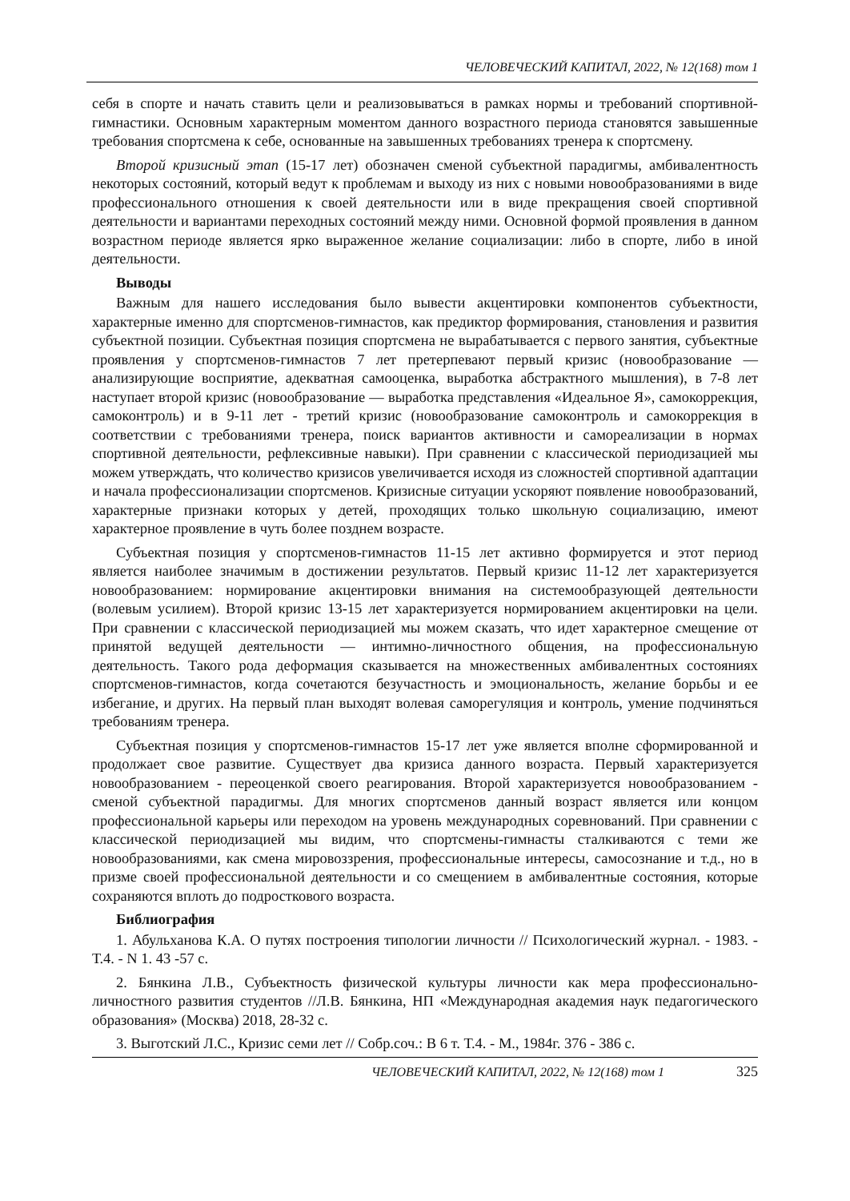ЧЕЛОВЕЧЕСКИЙ КАПИТАЛ, 2022, № 12(168) том 1
себя в спорте и начать ставить цели и реализовываться в рамках нормы и требований спортивной-гимнастики. Основным характерным моментом данного возрастного периода становятся завышенные требования спортсмена к себе, основанные на завышенных требованиях тренера к спортсмену.
Второй кризисный этап (15-17 лет) обозначен сменой субъектной парадигмы, амбивалентность некоторых состояний, который ведут к проблемам и выходу из них с новыми новообразованиями в виде профессионального отношения к своей деятельности или в виде прекращения своей спортивной деятельности и вариантами переходных состояний между ними. Основной формой проявления в данном возрастном периоде является ярко выраженное желание социализации: либо в спорте, либо в иной деятельности.
Выводы
Важным для нашего исследования было вывести акцентировки компонентов субъектности, характерные именно для спортсменов-гимнастов, как предиктор формирования, становления и развития субъектной позиции. Субъектная позиция спортсмена не вырабатывается с первого занятия, субъектные проявления у спортсменов-гимнастов 7 лет претерпевают первый кризис (новообразование — анализирующие восприятие, адекватная самооценка, выработка абстрактного мышления), в 7-8 лет наступает второй кризис (новообразование — выработка представления «Идеальное Я», самокоррекция, самоконтроль) и в 9-11 лет - третий кризис (новообразование самоконтроль и самокоррекция в соответствии с требованиями тренера, поиск вариантов активности и самореализации в нормах спортивной деятельности, рефлексивные навыки). При сравнении с классической периодизацией мы можем утверждать, что количество кризисов увеличивается исходя из сложностей спортивной адаптации и начала профессионализации спортсменов. Кризисные ситуации ускоряют появление новообразований, характерные признаки которых у детей, проходящих только школьную социализацию, имеют характерное проявление в чуть более позднем возрасте.
Субъектная позиция у спортсменов-гимнастов 11-15 лет активно формируется и этот период является наиболее значимым в достижении результатов. Первый кризис 11-12 лет характеризуется новообразованием: нормирование акцентировки внимания на системообразующей деятельности (волевым усилием). Второй кризис 13-15 лет характеризуется нормированием акцентировки на цели. При сравнении с классической периодизацией мы можем сказать, что идет характерное смещение от принятой ведущей деятельности — интимно-личностного общения, на профессиональную деятельность. Такого рода деформация сказывается на множественных амбивалентных состояниях спортсменов-гимнастов, когда сочетаются безучастность и эмоциональность, желание борьбы и ее избегание, и других. На первый план выходят волевая саморегуляция и контроль, умение подчиняться требованиям тренера.
Субъектная позиция у спортсменов-гимнастов 15-17 лет уже является вполне сформированной и продолжает свое развитие. Существует два кризиса данного возраста. Первый характеризуется новообразованием - переоценкой своего реагирования. Второй характеризуется новообразованием - сменой субъектной парадигмы. Для многих спортсменов данный возраст является или концом профессиональной карьеры или переходом на уровень международных соревнований. При сравнении с классической периодизацией мы видим, что спортсмены-гимнасты сталкиваются с теми же новообразованиями, как смена мировоззрения, профессиональные интересы, самосознание и т.д., но в призме своей профессиональной деятельности и со смещением в амбивалентные состояния, которые сохраняются вплоть до подросткового возраста.
Библиография
1. Абульханова К.А. О путях построения типологии личности // Психологический журнал. - 1983. - Т.4. - N 1. 43 -57 с.
2. Бянкина Л.В., Субъектность физической культуры личности как мера профессионально-личностного развития студентов //Л.В. Бянкина, НП «Международная академия наук педагогического образования» (Москва) 2018, 28-32 с.
3. Выготский Л.С., Кризис семи лет // Собр.соч.: В 6 т. Т.4. - М., 1984г. 376 - 386 с.
ЧЕЛОВЕЧЕСКИЙ КАПИТАЛ, 2022, № 12(168) том 1 325